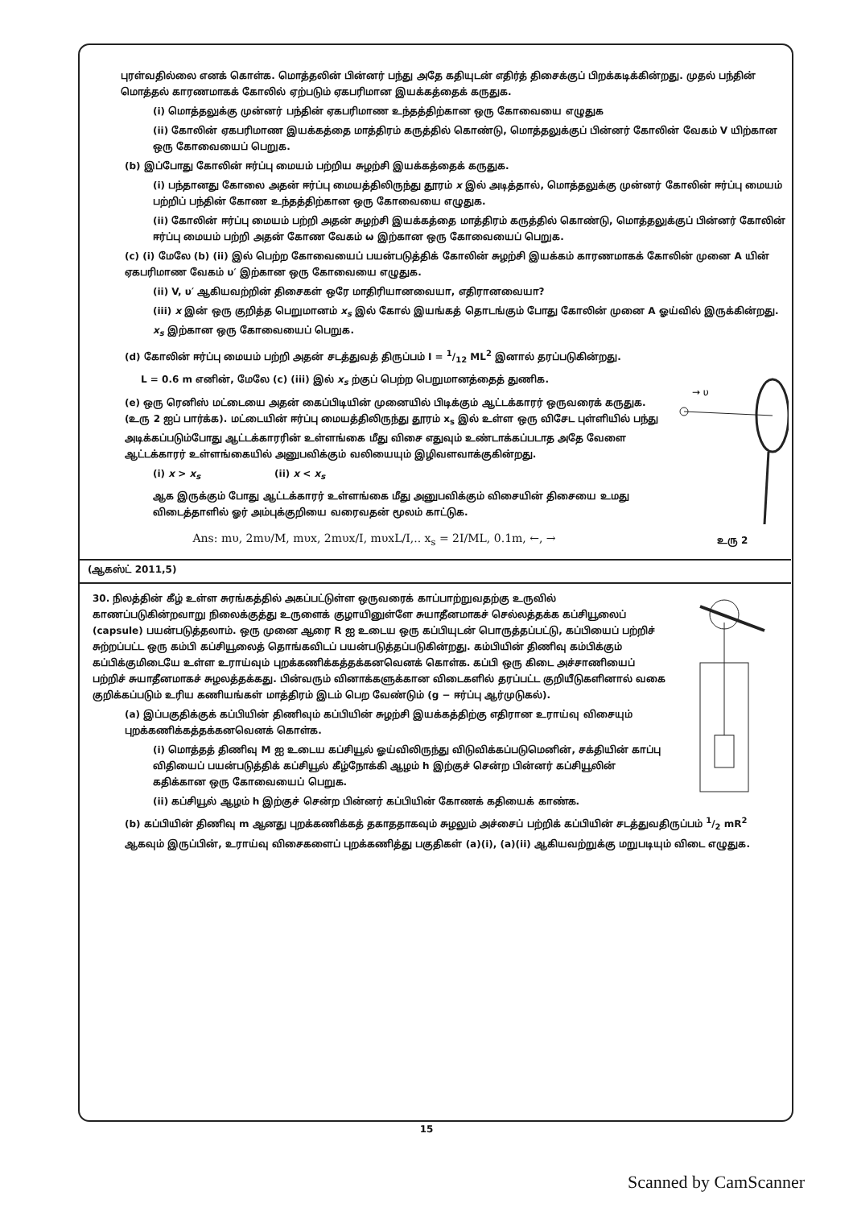புரள்வதில்லை எனக் கொள்க. மொத்தலின் பின்னர் பந்து அதே கதியுடன் எதிர்த் திசைக்குப் பிறக்கடிக்கின்றது. முதல் பந்தின் மொத்தல் காரணமாகக் கோலில் ஏற்படும் ஏகபரிமான இயக்கத்தைக் கருதுக.
(i) மொத்தலுக்கு முன்னர் பந்தின் ஏகபரிமாண உந்தத்திற்கான ஒரு கோவையை எழுதுக
(ii) கோலின் ஏகபரிமாண இயக்கத்தை மாத்திரம் கருத்தில் கொண்டு, மொத்தலுக்குப் பின்னர் கோலின் வேகம் V யிற்கான ஒரு கோவையைப் பெறுக.
(b) இப்போது கோலின் ஈர்ப்பு மையம் பற்றிய சுழற்சி இயக்கத்தைக் கருதுக.
(i) பந்தானது கோலை அதன் ஈர்ப்பு மையத்திலிருந்து தூரம் x இல் அடித்தால், மொத்தலுக்கு முன்னர் கோலின் ஈர்ப்பு மையம் பற்றிப் பந்தின் கோண உந்தத்திற்கான ஒரு கோவையை எழுதுக.
(ii) கோலின் ஈர்ப்பு மையம் பற்றி அதன் சுழற்சி இயக்கத்தை மாத்திரம் கருத்தில் கொண்டு, மொத்தலுக்குப் பின்னர் கோலின் ஈர்ப்பு மையம் பற்றி அதன் கோண வேகம் ω இற்கான ஒரு கோவையைப் பெறுக.
(c) (i) மேலே (b) (ii) இல் பெற்ற கோவையைப் பயன்படுத்திக் கோலின் சுழற்சி இயக்கம் காரணமாகக் கோலின் முனை A யின் ஏகபரிமாண வேகம் υ′ இற்கான ஒரு கோவையை எழுதுக.
(ii) V, υ′ ஆகியவற்றின் திசைகள் ஒரே மாதிரியானவையா, எதிரானவையா?
(iii) x இன் ஒரு குறித்த பெறுமானம் x<sub>s</sub> இல் கோல் இயங்கத் தொடங்கும் போது கோலின் முனை A ஓய்வில் இருக்கின்றது. x<sub>s</sub> இற்கான ஒரு கோவையைப் பெறுக.
(d) கோலின் ஈர்ப்பு மையம் பற்றி அதன் சடத்துவத் திருப்பம் I = 1/12 ML<sup>2</sup> இனால் தரப்படுகின்றது.
→ υ
உரு 2
L = 0.6 m எனின், மேலே (c) (iii) இல் x<sub>s</sub> ற்குப் பெற்ற பெறுமானத்தைத் துணிக.
(e) ஒரு ரெனிஸ் மட்டையை அதன் கைப்பிடியின் முனையில் பிடிக்கும் ஆட்டக்காரர் ஒருவரைக் கருதுக. (உரு 2 ஐப் பார்க்க). மட்டையின் ஈர்ப்பு மையத்திலிருந்து தூரம் x<sub>s</sub> இல் உள்ள ஒரு விசேட புள்ளியில் பந்து அடிக்கப்படும்போது ஆட்டக்காரரின் உள்ளங்கை மீது விசை எதுவும் உண்டாக்கப்படாத அதே வேளை ஆட்டக்காரர் உள்ளங்கையில் அனுபவிக்கும் வலியையும் இழிவளவாக்குகின்றது.
(i) x > x<sub>s</sub> (ii) x < x<sub>s</sub>
ஆக இருக்கும் போது ஆட்டக்காரர் உள்ளங்கை மீது அனுபவிக்கும் விசையின் திசையை உமது விடைத்தாளில் ஓர் அம்புக்குறியை வரைவதன் மூலம் காட்டுக.
Ans: mυ, 2mυ/M, mυx, 2mυx/I, mυxL/I,.. x<sub>s</sub> = 2I/ML, 0.1m, ←, →
(ஆகஸ்ட் 2011,5)
30. நிலத்தின் கீழ் உள்ள சுரங்கத்தில் அகப்பட்டுள்ள ஒருவரைக் காப்பாற்றுவதற்கு உருவில் காணப்படுகின்றவாறு நிலைக்குத்து உருளைக் குழாயினுள்ளே சுயாதீனமாகச் செல்லத்தக்க கப்சியூலைப் (capsule) பயன்படுத்தலாம். ஒரு முனை ஆரை R ஐ உடைய ஒரு கப்பியுடன் பொருத்தப்பட்டு, கப்பியைப் பற்றிச் சுற்றப்பட்ட ஒரு கம்பி கப்சியூலைத் தொங்கவிடப் பயன்படுத்தப்படுகின்றது. கம்பியின் திணிவு கம்பிக்கும் கப்பிக்குமிடையே உள்ள உராய்வும் புறக்கணிக்கத்தக்கனவெனக் கொள்க. கப்பி ஒரு கிடை அச்சாணியைப் பற்றிச் சுயாதீனமாகச் சுழலத்தக்கது. பின்வரும் வினாக்களுக்கான விடைகளில் தரப்பட்ட குறியீடுகளினால் வகை குறிக்கப்படும் உரிய கணியங்கள் மாத்திரம் இடம் பெற வேண்டும் (g − ஈர்ப்பு ஆர்முடுகல்).
(a) இப்பகுதிக்குக் கப்பியின் திணிவும் கப்பியின் சுழற்சி இயக்கத்திற்கு எதிரான உராய்வு விசையும் புறக்கணிக்கத்தக்கனவெனக் கொள்க.
(i) மொத்தத் திணிவு M ஐ உடைய கப்சியூல் ஓய்விலிருந்து விடுவிக்கப்படுமெனின், சக்தியின் காப்பு விதியைப் பயன்படுத்திக் கப்சியூல் கீழ்நோக்கி ஆழம் h இற்குச் சென்ற பின்னர் கப்சியூலின் கதிக்கான ஒரு கோவையைப் பெறுக.
(ii) கப்சியூல் ஆழம் h இற்குச் சென்ற பின்னர் கப்பியின் கோணக் கதியைக் காண்க.
(b) கப்பியின் திணிவு m ஆனது புறக்கணிக்கத் தகாததாகவும் சுழலும் அச்சைப் பற்றிக் கப்பியின் சடத்துவதிருப்பம் 1/2 mR<sup>2</sup> ஆகவும் இருப்பின், உராய்வு விசைகளைப் புறக்கணித்து பகுதிகள் (a)(i), (a)(ii) ஆகியவற்றுக்கு மறுபடியும் விடை எழுதுக.
15
Scanned by CamScanner